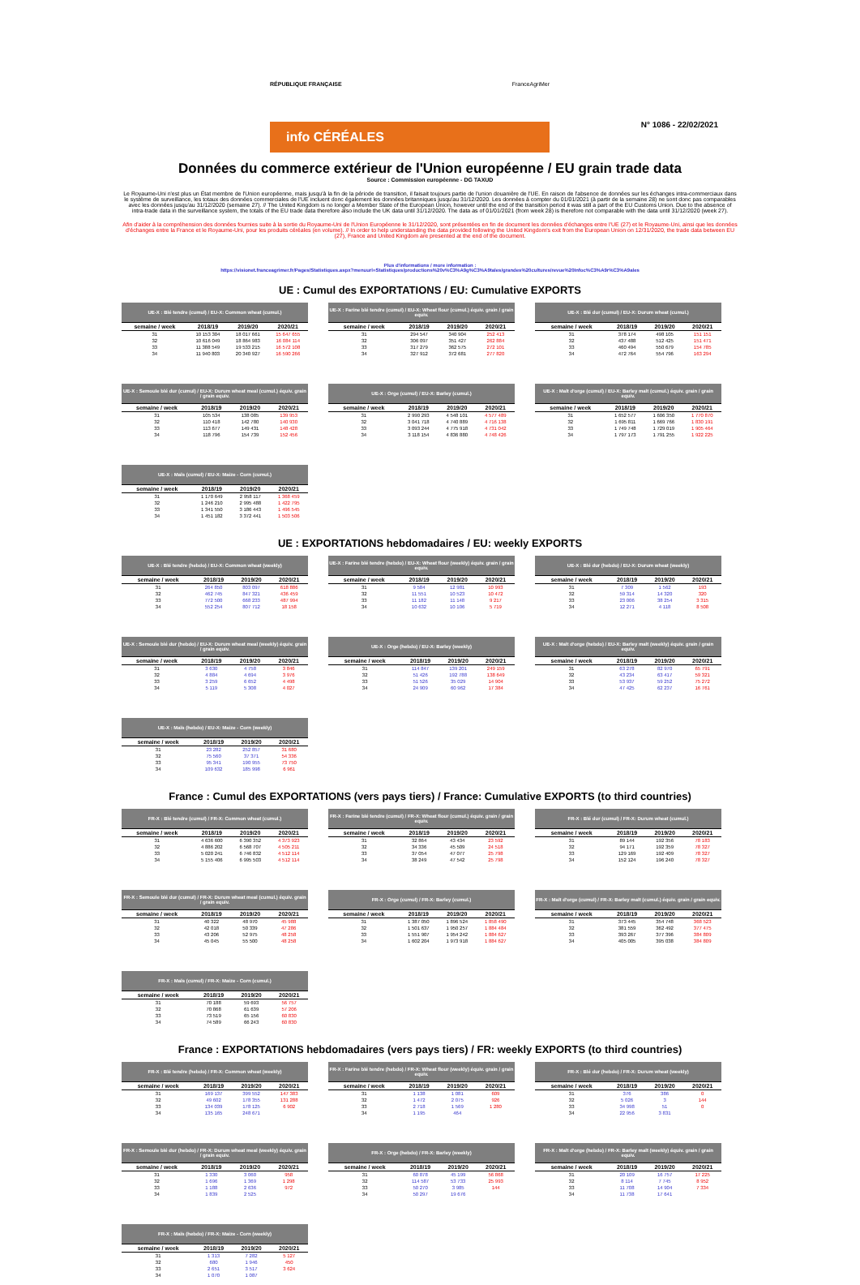RÉPUBLIQUE FRANÇAISE FranceAgriMer
info CÉRÉALES
N° 1086 - 22/02/2021
Données du commerce extérieur de l'Union européenne / EU grain trade data
Source : Commission européenne - DG TAXUD
Le Royaume-Uni n'est plus un État membre de l'Union européenne, mais jusqu'à la fin de la période de transition, il faisait toujours partie de l'union douanière de l'UE. En raison de l'absence de données sur les échanges intra-commerciaux dans le système de surveillance, les totaux des données commerciales de l'UE incluent donc également les données britanniques jusqu'au 31/12/2020. Les données à compter du 01/01/2021 (à partir de la semaine 28) ne sont donc pas comparables avec les données jusqu'au 31/12/2020 (semaine 27). // The United Kingdom is no longer a Member State of the European Union, however until the end of the transition period it was still a part of the EU Customs Union. Due to the absence of intra-trade data in the surveillance system, the totals of the EU trade data therefore also include the UK data until 31/12/2020. The data as of 01/01/2021 (from week 28) is therefore not comparable with the data until 31/12/2020 (week 27).
Afin d'aider à la compréhension des données fournies suite à la sortie du Royaume-Uni de l'Union Européenne le 31/12/2020, sont présentées en fin de document les données d'échanges entre l'UE (27) et le Royaume-Uni, ainsi que les données d'échanges entre la France et le Royaume-Uni, pour les produits céréales (en volume). // In order to help understanding the data provided following the United Kingdom's exit from the European Union on 12/31/2020, the trade data between EU (27), France and United Kingdom are presented at the end of the document.
Plus d'informations / more information :
https://visionet.franceagrimer.fr/Pages/Statistiques.aspx?menuurl=Statistiques/productions%20v%C3%A9g%C3%A9tales/grandes%20cultures/revue%20Infoc%C3%A9r%C3%A9ales
UE : Cumul des EXPORTATIONS / EU: Cumulative EXPORTS
| UE-X : Blé tendre (cumul) / EU-X: Common wheat (cumul.) | | | |
| --- | --- | --- | --- |
| semaine / week | 2018/19 | 2019/20 | 2020/21 |
| 31 | 10 153 304 | 18 017 661 | 15 647 655 |
| 32 | 10 616 049 | 18 864 983 | 16 084 114 |
| 33 | 11 388 549 | 19 533 215 | 16 572 108 |
| 34 | 11 940 803 | 20 340 927 | 16 590 266 |
| UE-X : Farine blé tendre (cumul) / EU-X: Wheat flour (cumul.) équiv. grain / grain equiv. | | | |
| --- | --- | --- | --- |
| semaine / week | 2018/19 | 2019/20 | 2020/21 |
| 31 | 294 547 | 340 904 | 252 413 |
| 32 | 306 097 | 351 427 | 262 884 |
| 33 | 317 279 | 362 575 | 272 101 |
| 34 | 327 912 | 372 681 | 277 820 |
| UE-X : Blé dur (cumul) / EU-X: Durum wheat (cumul.) | | | |
| --- | --- | --- | --- |
| semaine / week | 2018/19 | 2019/20 | 2020/21 |
| 31 | 378 174 | 498 105 | 151 151 |
| 32 | 437 488 | 512 425 | 151 471 |
| 33 | 460 494 | 550 679 | 154 785 |
| 34 | 472 764 | 554 796 | 163 294 |
| UE-X : Semoule blé dur (cumul) / EU-X: Durum wheat meal (cumul.) équiv. grain / grain equiv. | | | |
| --- | --- | --- | --- |
| semaine / week | 2018/19 | 2019/20 | 2020/21 |
| 31 | 105 534 | 138 085 | 139 953 |
| 32 | 110 418 | 142 780 | 140 930 |
| 33 | 113 677 | 149 431 | 148 428 |
| 34 | 118 796 | 154 739 | 152 456 |
| UE-X : Orge (cumul) / EU-X: Barley (cumul.) | | | |
| --- | --- | --- | --- |
| semaine / week | 2018/19 | 2019/20 | 2020/21 |
| 31 | 2 990 293 | 4 548 101 | 4 577 489 |
| 32 | 3 041 718 | 4 740 889 | 4 716 138 |
| 33 | 3 093 244 | 4 775 918 | 4 731 042 |
| 34 | 3 118 154 | 4 836 880 | 4 748 426 |
| UE-X : Malt d'orge (cumul) / EU-X: Barley malt (cumul.) équiv. grain / grain equiv. | | | |
| --- | --- | --- | --- |
| semaine / week | 2018/19 | 2019/20 | 2020/21 |
| 31 | 1 652 577 | 1 606 350 | 1 770 870 |
| 32 | 1 695 811 | 1 669 766 | 1 830 191 |
| 33 | 1 749 748 | 1 729 019 | 1 905 464 |
| 34 | 1 797 173 | 1 791 255 | 1 922 225 |
| UE-X : Maïs (cumul) / EU-X: Maize - Corn (cumul.) | | | |
| --- | --- | --- | --- |
| semaine / week | 2018/19 | 2019/20 | 2020/21 |
| 31 | 1 170 649 | 2 958 117 | 1 368 459 |
| 32 | 1 246 210 | 2 995 488 | 1 422 795 |
| 33 | 1 341 550 | 3 186 443 | 1 496 545 |
| 34 | 1 451 182 | 3 372 441 | 1 503 506 |
UE : EXPORTATIONS hebdomadaires / EU: weekly EXPORTS
| UE-X : Blé tendre (hebdo) / EU-X: Common wheat (weekly) | | | |
| --- | --- | --- | --- |
| semaine / week | 2018/19 | 2019/20 | 2020/21 |
| 31 | 264 850 | 803 097 | 618 886 |
| 32 | 462 745 | 847 321 | 436 459 |
| 33 | 772 500 | 668 233 | 487 994 |
| 34 | 552 254 | 807 712 | 18 158 |
| UE-X : Farine blé tendre (hebdo) / EU-X: Wheat flour (weekly) équiv. grain / grain equiv. | | | |
| --- | --- | --- | --- |
| semaine / week | 2018/19 | 2019/20 | 2020/21 |
| 31 | 9 584 | 12 981 | 10 993 |
| 32 | 11 551 | 10 523 | 10 472 |
| 33 | 11 182 | 11 148 | 9 217 |
| 34 | 10 632 | 10 106 | 5 719 |
| UE-X : Blé dur (hebdo) / EU-X: Durum wheat (weekly) | | | |
| --- | --- | --- | --- |
| semaine / week | 2018/19 | 2019/20 | 2020/21 |
| 31 | 7 309 | 1 562 | 193 |
| 32 | 59 314 | 14 320 | 320 |
| 33 | 23 006 | 38 254 | 3 315 |
| 34 | 12 271 | 4 118 | 8 508 |
| UE-X : Semoule blé dur (hebdo) / EU-X: Durum wheat meal (weekly) équiv. grain / grain equiv. | | | |
| --- | --- | --- | --- |
| semaine / week | 2018/19 | 2019/20 | 2020/21 |
| 31 | 3 630 | 4 758 | 3 846 |
| 32 | 4 884 | 4 694 | 3 976 |
| 33 | 3 259 | 6 652 | 4 498 |
| 34 | 5 119 | 5 308 | 4 027 |
| UE-X : Orge (hebdo) / EU-X: Barley (weekly) | | | |
| --- | --- | --- | --- |
| semaine / week | 2018/19 | 2019/20 | 2020/21 |
| 31 | 114 847 | 139 201 | 249 159 |
| 32 | 51 426 | 192 788 | 138 649 |
| 33 | 51 526 | 35 029 | 14 904 |
| 34 | 24 909 | 60 962 | 17 384 |
| UE-X : Malt d'orge (hebdo) / EU-X: Barley malt (weekly) équiv. grain / grain equiv. | | | |
| --- | --- | --- | --- |
| semaine / week | 2018/19 | 2019/20 | 2020/21 |
| 31 | 63 278 | 82 970 | 65 791 |
| 32 | 43 234 | 63 417 | 59 321 |
| 33 | 53 937 | 59 252 | 75 272 |
| 34 | 47 425 | 62 237 | 16 761 |
| UE-X : Maïs (hebdo) / EU-X: Maize - Corn (weekly) | | | |
| --- | --- | --- | --- |
| semaine / week | 2018/19 | 2019/20 | 2020/21 |
| 31 | 23 282 | 252 857 | 31 680 |
| 32 | 75 560 | 37 371 | 54 336 |
| 33 | 95 341 | 190 955 | 73 750 |
| 34 | 109 632 | 185 998 | 6 961 |
France : Cumul des EXPORTATIONS (vers pays tiers) / France: Cumulative EXPORTS (to third countries)
| FR-X : Blé tendre (cumul) / FR-X: Common wheat (cumul.) | | | |
| --- | --- | --- | --- |
| semaine / week | 2018/19 | 2019/20 | 2020/21 |
| 31 | 4 636 600 | 6 390 352 | 4 373 923 |
| 32 | 4 886 202 | 6 568 707 | 4 505 211 |
| 33 | 5 020 241 | 6 746 832 | 4 512 114 |
| 34 | 5 155 406 | 6 995 503 | 4 512 114 |
| FR-X : Farine blé tendre (cumul) / FR-X: Wheat flour (cumul.) équiv. grain / grain equiv. | | | |
| --- | --- | --- | --- |
| semaine / week | 2018/19 | 2019/20 | 2020/21 |
| 31 | 32 864 | 43 434 | 23 592 |
| 32 | 34 336 | 45 509 | 24 518 |
| 33 | 37 054 | 47 077 | 25 798 |
| 34 | 38 249 | 47 542 | 25 798 |
| FR-X : Blé dur (cumul) / FR-X: Durum wheat (cumul.) | | | |
| --- | --- | --- | --- |
| semaine / week | 2018/19 | 2019/20 | 2020/21 |
| 31 | 89 144 | 192 356 | 78 183 |
| 32 | 94 171 | 192 359 | 78 327 |
| 33 | 129 169 | 192 409 | 78 327 |
| 34 | 152 124 | 196 240 | 78 327 |
| FR-X : Semoule blé dur (cumul) / FR-X: Durum wheat meal (cumul.) équiv. grain / grain equiv. | | | |
| --- | --- | --- | --- |
| semaine / week | 2018/19 | 2019/20 | 2020/21 |
| 31 | 40 322 | 48 970 | 45 988 |
| 32 | 42 018 | 50 339 | 47 286 |
| 33 | 43 206 | 52 975 | 48 258 |
| 34 | 45 045 | 55 500 | 48 258 |
| FR-X : Orge (cumul) / FR-X: Barley (cumul.) | | | |
| --- | --- | --- | --- |
| semaine / week | 2018/19 | 2019/20 | 2020/21 |
| 31 | 1 387 050 | 1 896 524 | 1 858 490 |
| 32 | 1 501 637 | 1 950 257 | 1 884 484 |
| 33 | 1 551 907 | 1 954 242 | 1 884 627 |
| 34 | 1 602 204 | 1 973 918 | 1 884 627 |
| FR-X : Malt d'orge (cumul) / FR-X: Barley malt (cumul.) équiv. grain / grain equiv. | | | |
| --- | --- | --- | --- |
| semaine / week | 2018/19 | 2019/20 | 2020/21 |
| 31 | 373 445 | 354 748 | 368 523 |
| 32 | 381 559 | 362 492 | 377 475 |
| 33 | 393 267 | 377 396 | 384 809 |
| 34 | 405 005 | 395 038 | 384 809 |
| FR-X : Maïs (cumul) / FR-X: Maize - Corn (cumul.) | | | |
| --- | --- | --- | --- |
| semaine / week | 2018/19 | 2019/20 | 2020/21 |
| 31 | 70 188 | 59 693 | 56 757 |
| 32 | 70 868 | 61 639 | 57 206 |
| 33 | 73 519 | 65 156 | 60 830 |
| 34 | 74 589 | 66 243 | 60 830 |
France : EXPORTATIONS hebdomadaires (vers pays tiers) / FR: weekly EXPORTS (to third countries)
| FR-X : Blé tendre (hebdo) / FR-X: Common wheat (weekly) | | | |
| --- | --- | --- | --- |
| semaine / week | 2018/19 | 2019/20 | 2020/21 |
| 31 | 169 137 | 399 552 | 147 383 |
| 32 | 49 602 | 178 355 | 131 288 |
| 33 | 134 039 | 178 125 | 6 902 |
| 34 | 135 165 | 248 671 | |
| FR-X : Farine blé tendre (hebdo) / FR-X: Wheat flour (weekly) équiv. grain / grain equiv. | | | |
| --- | --- | --- | --- |
| semaine / week | 2018/19 | 2019/20 | 2020/21 |
| 31 | 1 138 | 1 081 | 609 |
| 32 | 1 472 | 2 075 | 926 |
| 33 | 2 718 | 1 569 | 1 280 |
| 34 | 1 195 | 464 | |
| FR-X : Blé dur (hebdo) / FR-X: Durum wheat (weekly) | | | |
| --- | --- | --- | --- |
| semaine / week | 2018/19 | 2019/20 | 2020/21 |
| 31 | 376 | 386 | 0 |
| 32 | 5 026 | 3 | 144 |
| 33 | 34 998 | 51 | 0 |
| 34 | 22 956 | 3 831 | |
| FR-X : Semoule blé dur (hebdo) / FR-X: Durum wheat meal (weekly) équiv. grain / grain equiv. | | | |
| --- | --- | --- | --- |
| semaine / week | 2018/19 | 2019/20 | 2020/21 |
| 31 | 1 330 | 3 060 | 958 |
| 32 | 1 696 | 1 369 | 1 298 |
| 33 | 1 188 | 2 636 | 972 |
| 34 | 1 839 | 2 525 | |
| FR-X : Orge (hebdo) / FR-X: Barley (weekly) | | | |
| --- | --- | --- | --- |
| semaine / week | 2018/19 | 2019/20 | 2020/21 |
| 31 | 60 878 | 45 199 | 56 868 |
| 32 | 114 587 | 53 733 | 25 993 |
| 33 | 50 270 | 3 985 | 144 |
| 34 | 50 297 | 19 676 | |
| FR-X : Malt d'orge (hebdo) / FR-X: Barley malt (weekly) équiv. grain / grain equiv. | | | |
| --- | --- | --- | --- |
| semaine / week | 2018/19 | 2019/20 | 2020/21 |
| 31 | 20 109 | 16 757 | 17 225 |
| 32 | 8 114 | 7 745 | 8 952 |
| 33 | 11 708 | 14 904 | 7 334 |
| 34 | 11 738 | 17 641 | |
| FR-X : Maïs (hebdo) / FR-X: Maize - Corn (weekly) | | | |
| --- | --- | --- | --- |
| semaine / week | 2018/19 | 2019/20 | 2020/21 |
| 31 | 1 313 | 7 282 | 5 127 |
| 32 | 680 | 1 946 | 450 |
| 33 | 2 651 | 3 517 | 3 624 |
| 34 | 1 070 | 1 087 | |